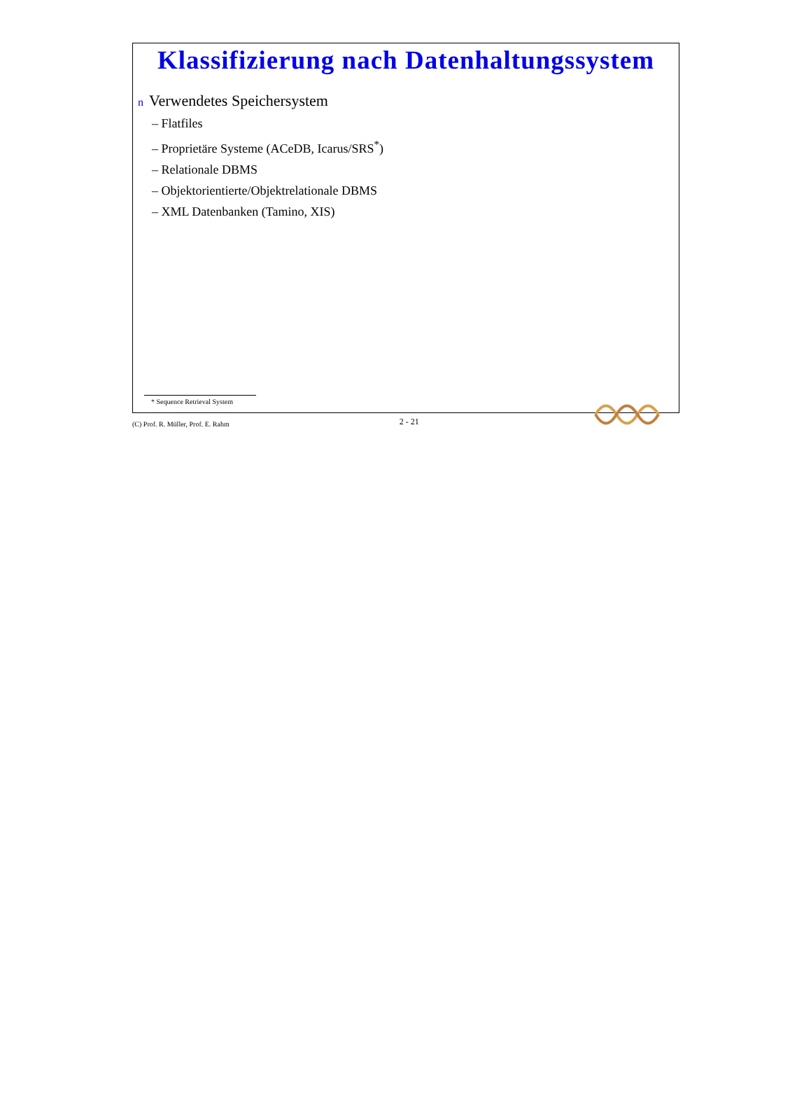Klassifizierung nach Datenhaltungssystem
n Verwendetes Speichersystem
– Flatfiles
– Proprietäre Systeme (ACeDB, Icarus/SRS<sup>*</sup>)
– Relationale DBMS
– Objektorientierte/Objektrelationale DBMS
– XML Datenbanken (Tamino, XIS)
* Sequence Retrieval System
(C) Prof. R. Müller, Prof. E. Rahm 2 - 21